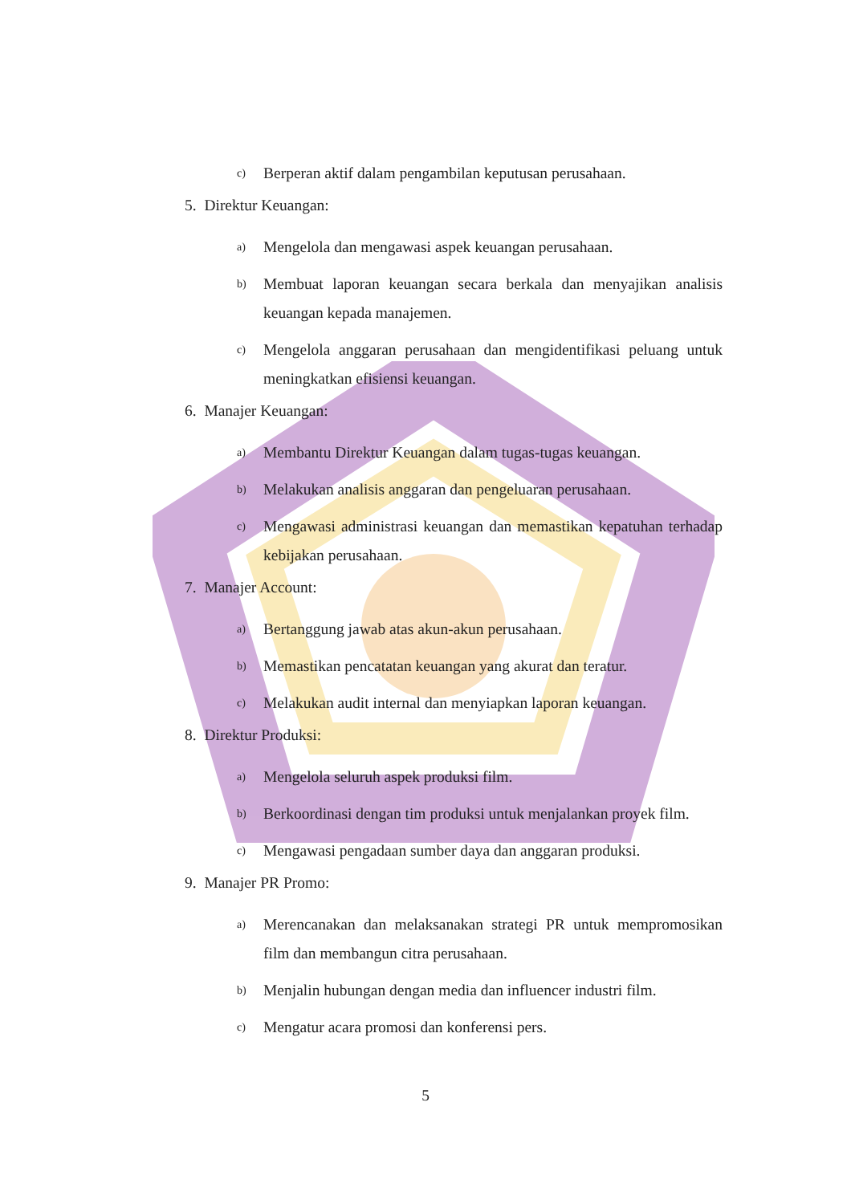c) Berperan aktif dalam pengambilan keputusan perusahaan.
5. Direktur Keuangan:
a) Mengelola dan mengawasi aspek keuangan perusahaan.
b) Membuat laporan keuangan secara berkala dan menyajikan analisis keuangan kepada manajemen.
c) Mengelola anggaran perusahaan dan mengidentifikasi peluang untuk meningkatkan efisiensi keuangan.
6. Manajer Keuangan:
a) Membantu Direktur Keuangan dalam tugas-tugas keuangan.
b) Melakukan analisis anggaran dan pengeluaran perusahaan.
c) Mengawasi administrasi keuangan dan memastikan kepatuhan terhadap kebijakan perusahaan.
7. Manajer Account:
a) Bertanggung jawab atas akun-akun perusahaan.
b) Memastikan pencatatan keuangan yang akurat dan teratur.
c) Melakukan audit internal dan menyiapkan laporan keuangan.
8. Direktur Produksi:
a) Mengelola seluruh aspek produksi film.
b) Berkoordinasi dengan tim produksi untuk menjalankan proyek film.
c) Mengawasi pengadaan sumber daya dan anggaran produksi.
9. Manajer PR Promo:
a) Merencanakan dan melaksanakan strategi PR untuk mempromosikan film dan membangun citra perusahaan.
b) Menjalin hubungan dengan media dan influencer industri film.
c) Mengatur acara promosi dan konferensi pers.
5